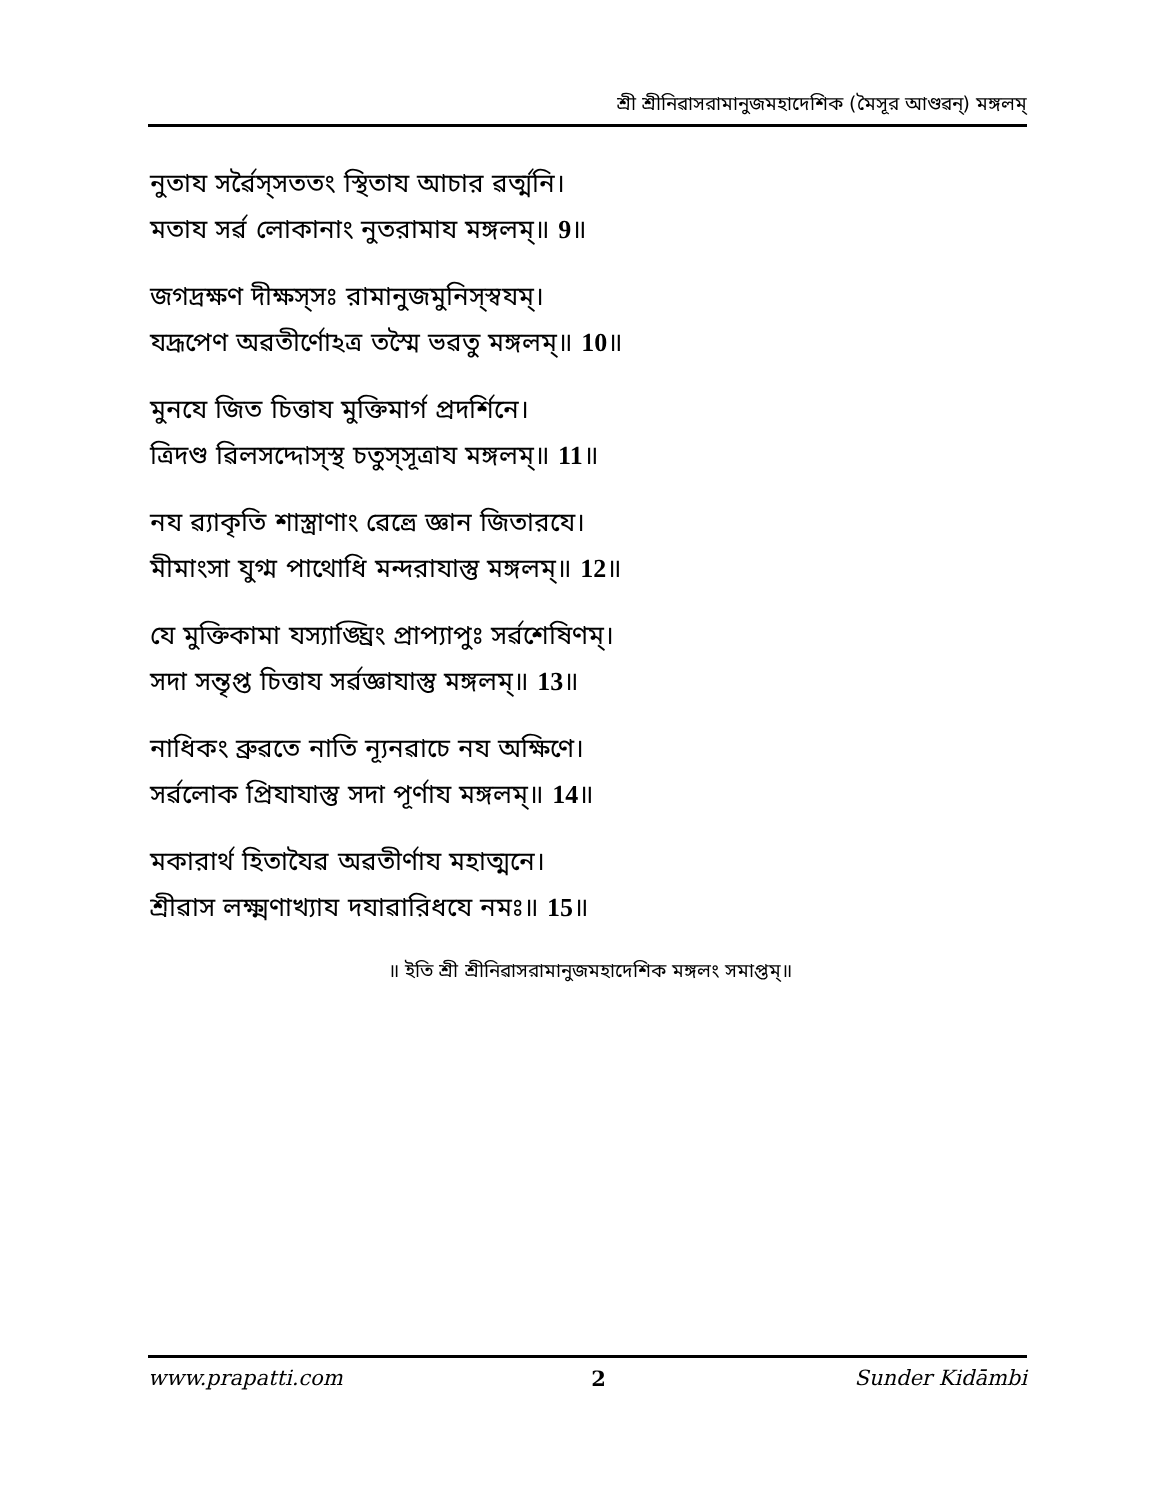শ্রী শ্রীনিৱাসরামানুজমহাদেশিক (মৈসূর আণ্ডৱন্) মঙ্গলম্
নুতায সর্ৱৈস্সততং স্থিতায আচার ৱর্ত্মনি।
মতায সর্ৱ লোকানাং নুতরামায মঙ্গলম্॥ 9॥
জগদ্রক্ষণ দীক্ষস্সঃ রামানুজমুনিস্স্ৱযম্।
যদ্রূপেণ অৱতীর্ণোঽত্র তস্মৈ ভৱতু মঙ্গলম্॥ 10॥
মুনযে জিত চিত্তায মুক্তিমার্গ প্রদর্শিনে।
ত্রিদণ্ড ৱিলসদ্দোস্স্থ চতুস্সূত্রায মঙ্গলম্॥ 11॥
নয ৱ্যাকৃতি শাস্ত্রাণাং ৱেত্ত্রে জ্ঞান জিতারযে।
মীমাংসা যুগ্ম পাথোধি মন্দরাযাস্তু মঙ্গলম্॥ 12॥
যে মুক্তিকামা যস্যাঙ্ঘ্রিং প্রাপ্যাপুঃ সর্ৱশেষিণম্।
সদা সন্তৃপ্ত চিত্তায সর্ৱজ্ঞাযাস্তু মঙ্গলম্॥ 13॥
নাধিকং ব্রুৱতে নাতি ন্যূনৱাচে নয অক্ষিণে।
সর্ৱলোক প্রিযাযাস্তু সদা পূর্ণায মঙ্গলম্॥ 14॥
মকারার্থ হিতাযৈৱ অৱতীর্ণায মহাত্মনে।
শ্রীৱাস লক্ষ্মণাখ্যায দযাৱারিধযে নমঃ॥ 15॥
॥ ইতি শ্রী শ্রীনিৱাসরামানুজমহাদেশিক মঙ্গলং সমাপ্তম্॥
www.prapatti.com 2 Sunder Kidāmbi